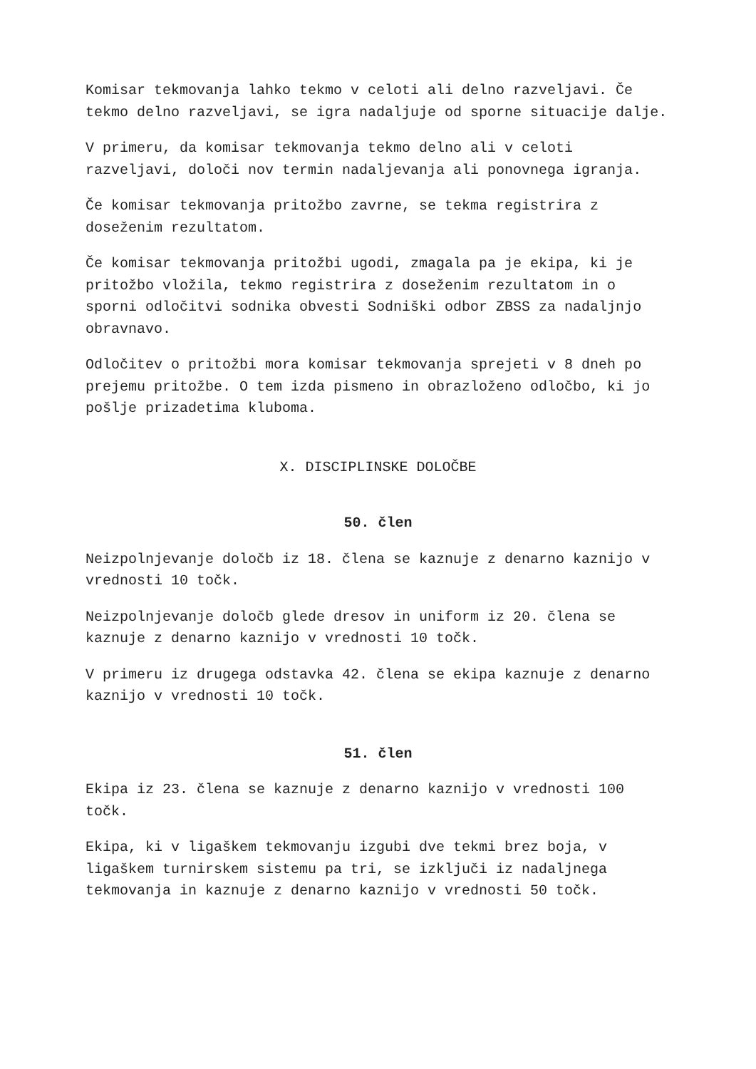Komisar tekmovanja lahko tekmo v celoti ali delno razveljavi. Če tekmo delno razveljavi, se igra nadaljuje od sporne situacije dalje.
V primeru, da komisar tekmovanja tekmo delno ali v celoti razveljavi, določi nov termin nadaljevanja ali ponovnega igranja.
Če komisar tekmovanja pritožbo zavrne, se tekma registrira z doseženim rezultatom.
Če komisar tekmovanja pritožbi ugodi, zmagala pa je ekipa, ki je pritožbo vložila, tekmo registrira z doseženim rezultatom in o sporni odločitvi sodnika obvesti Sodniški odbor ZBSS za nadaljnjo obravnavo.
Odločitev o pritožbi mora komisar tekmovanja sprejeti v 8 dneh po prejemu pritožbe. O tem izda pismeno in obrazloženo odločbo, ki jo pošlje prizadetima kluboma.
X. DISCIPLINSKE DOLOČBE
50. člen
Neizpolnjevanje določb iz 18. člena se kaznuje z denarno kaznijo v vrednosti 10 točk.
Neizpolnjevanje določb glede dresov in uniform iz 20. člena se kaznuje z denarno kaznijo v vrednosti 10 točk.
V primeru iz drugega odstavka 42. člena se ekipa kaznuje z denarno kaznijo v vrednosti 10 točk.
51. člen
Ekipa iz 23. člena se kaznuje z denarno kaznijo v vrednosti 100 točk.
Ekipa, ki v ligaškem tekmovanju izgubi dve tekmi brez boja, v ligaškem turnirskem sistemu pa tri, se izključi iz nadaljnega tekmovanja in kaznuje z denarno kaznijo v vrednosti 50 točk.